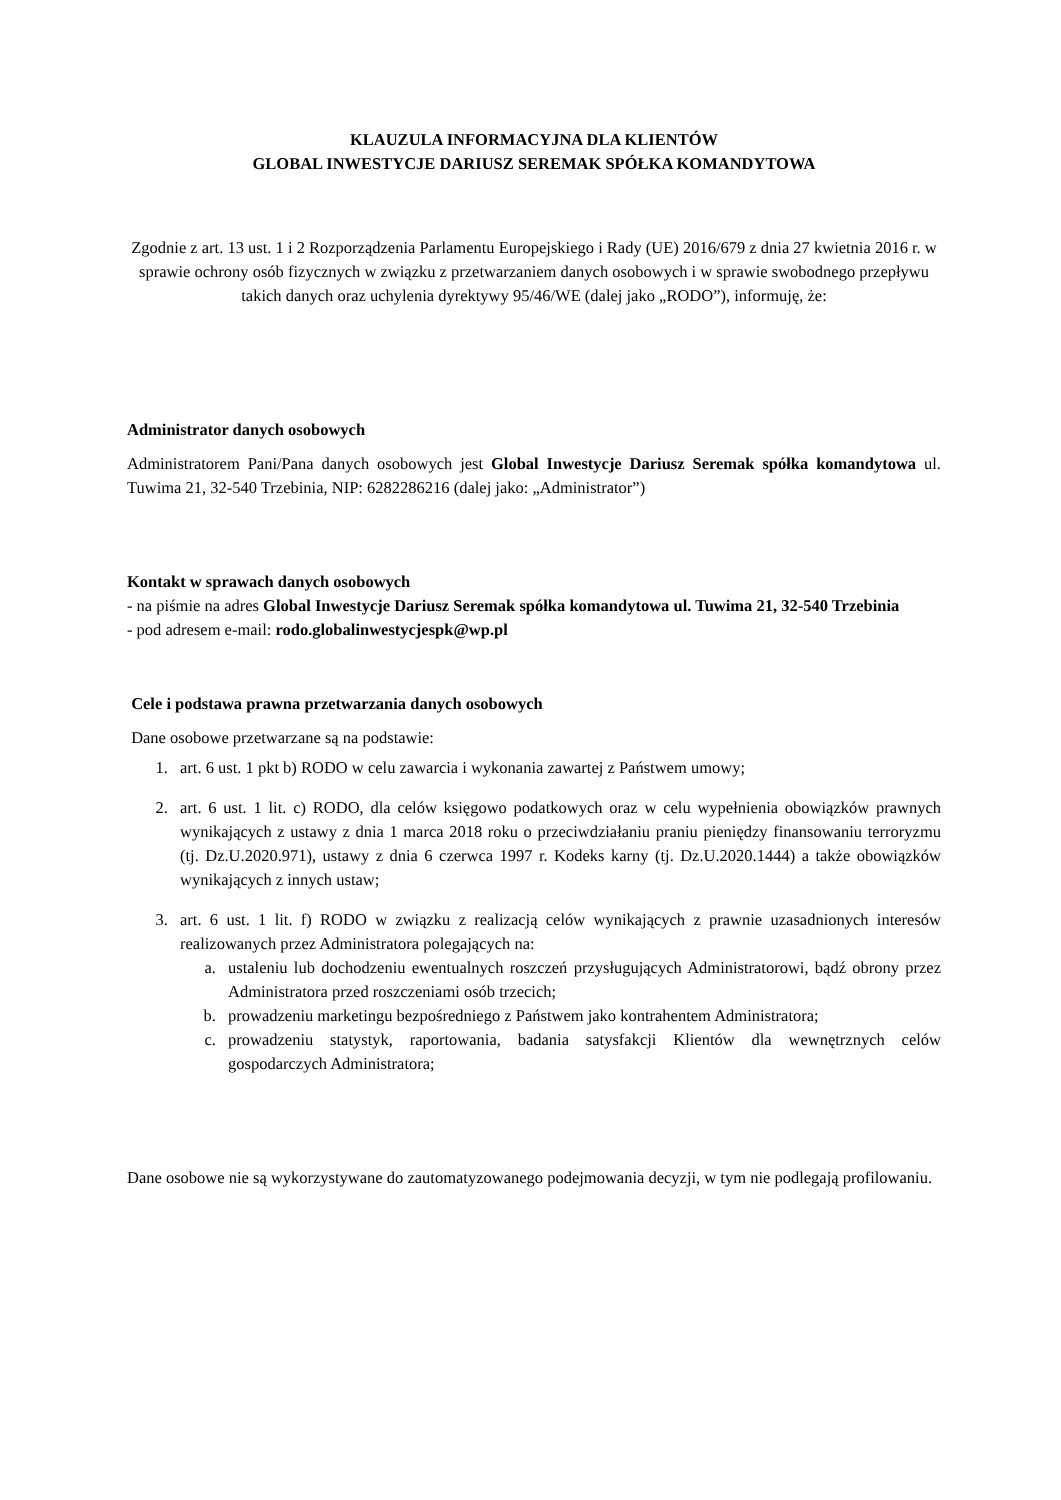KLAUZULA INFORMACYJNA DLA KLIENTÓW
GLOBAL INWESTYCJE DARIUSZ SEREMAK SPÓŁKA KOMANDYTOWA
Zgodnie z art. 13 ust. 1 i 2 Rozporządzenia Parlamentu Europejskiego i Rady (UE) 2016/679 z dnia 27 kwietnia 2016 r. w sprawie ochrony osób fizycznych w związku z przetwarzaniem danych osobowych i w sprawie swobodnego przepływu takich danych oraz uchylenia dyrektywy 95/46/WE (dalej jako „RODO”), informuję, że:
Administrator danych osobowych
Administratorem Pani/Pana danych osobowych jest Global Inwestycje Dariusz Seremak spółka komandytowa ul. Tuwima 21, 32-540 Trzebinia, NIP: 6282286216 (dalej jako: „Administrator”)
Kontakt w sprawach danych osobowych
- na piśmie na adres Global Inwestycje Dariusz Seremak spółka komandytowa ul. Tuwima 21, 32-540 Trzebinia
- pod adresem e-mail: rodo.globalinwestycjespk@wp.pl
Cele i podstawa prawna przetwarzania danych osobowych
Dane osobowe przetwarzane są na podstawie:
1. art. 6 ust. 1 pkt b) RODO w celu zawarcia i wykonania zawartej z Państwem umowy;
2. art. 6 ust. 1 lit. c) RODO, dla celów księgowo podatkowych oraz w celu wypełnienia obowiązków prawnych wynikających z ustawy z dnia 1 marca 2018 roku o przeciwdziałaniu praniu pieniędzy finansowaniu terroryzmu (tj. Dz.U.2020.971), ustawy z dnia 6 czerwca 1997 r. Kodeks karny (tj. Dz.U.2020.1444) a także obowiązków wynikających z innych ustaw;
3. art. 6 ust. 1 lit. f) RODO w związku z realizacją celów wynikających z prawnie uzasadnionych interesów realizowanych przez Administratora polegających na:
a. ustaleniu lub dochodzeniu ewentualnych roszczeń przysługujących Administratorowi, bądź obrony przez Administratora przed roszczeniami osób trzecich;
b. prowadzeniu marketingu bezpośredniego z Państwem jako kontrahentem Administratora;
c. prowadzeniu statystyk, raportowania, badania satysfakcji Klientów dla wewnętrznych celów gospodarczych Administratora;
Dane osobowe nie są wykorzystywane do zautomatyzowanego podejmowania decyzji, w tym nie podlegają profilowaniu.